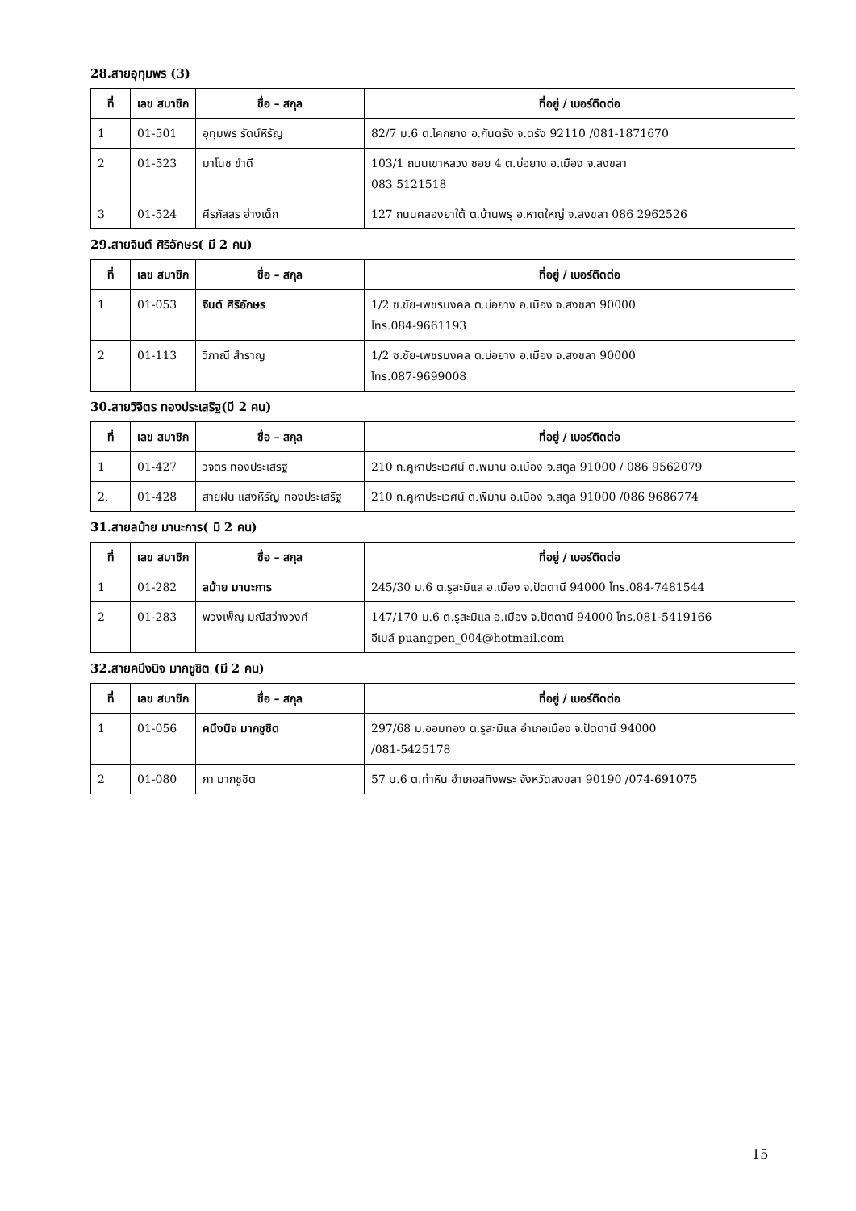28.สายอุทุมพร (3)
| ที่ | เลข สมาชิก | ชื่อ – สกุล | ที่อยู่ / เบอร์ติดต่อ |
| --- | --- | --- | --- |
| 1 | 01-501 | อุทุมพร รัตน์หิรัญ | 82/7 ม.6 ต.โคกยาง อ.กันตรัง จ.ตรัง 92110 /081-1871670 |
| 2 | 01-523 | มาโนช ขำดี | 103/1 ถนนเขาหลวง ซอย 4 ต.บ่อยาง อ.เมือง จ.สงขลา 083 5121518 |
| 3 | 01-524 | ศีรภัสสร ฮ่างเด็ก | 127 ถนนคลองยาใต้ ต.บ้านพรุ อ.หาดใหญ่ จ.สงขลา 086 2962526 |
29.สายจินต์ ศิริอักษร( มี 2 คน)
| ที่ | เลข สมาชิก | ชื่อ – สกุล | ที่อยู่ / เบอร์ติดต่อ |
| --- | --- | --- | --- |
| 1 | 01-053 | จินต์ ศิริอักษร | 1/2 ซ.ชัย-เพชรมงคล ต.บ่อยาง อ.เมือง จ.สงขลา 90000 โทร.084-9661193 |
| 2 | 01-113 | วิภาณี สำราญ | 1/2 ซ.ชัย-เพชรมงคล ต.บ่อยาง อ.เมือง จ.สงขลา 90000 โทร.087-9699008 |
30.สายวิจิตร ทองประเสริฐ(มี 2 คน)
| ที่ | เลข สมาชิก | ชื่อ – สกุล | ที่อยู่ / เบอร์ติดต่อ |
| --- | --- | --- | --- |
| 1 | 01-427 | วิจิตร ทองประเสริฐ | 210 ถ.คูหาประเวศน์ ต.พิมาน อ.เมือง จ.สตูล 91000 / 086 9562079 |
| 2. | 01-428 | สายฝน แสงหิรัญ ทองประเสริฐ | 210 ถ.คูหาประเวศน์ ต.พิมาน อ.เมือง จ.สตูล 91000 /086 9686774 |
31.สายลม้าย มานะการ( มี 2 คน)
| ที่ | เลข สมาชิก | ชื่อ – สกุล | ที่อยู่ / เบอร์ติดต่อ |
| --- | --- | --- | --- |
| 1 | 01-282 | ลม้าย มานะการ | 245/30 ม.6 ต.รูสะมิแล อ.เมือง จ.ปัตตานี 94000 โทร.084-7481544 |
| 2 | 01-283 | พวงเพ็ญ มณีสว่างวงศ์ | 147/170 ม.6 ต.รูสะมิแล อ.เมือง จ.ปัตตานี 94000 โทร.081-5419166 อีเมล์ puangpen_004@hotmail.com |
32.สายคนึงนิจ มากชูชิต (มี 2 คน)
| ที่ | เลข สมาชิก | ชื่อ – สกุล | ที่อยู่ / เบอร์ติดต่อ |
| --- | --- | --- | --- |
| 1 | 01-056 | คนึงนิจ มากชูชิต | 297/68 ม.ออมทอง ต.รูสะมิแล อำเภอเมือง จ.ปัตตานี 94000 /081-5425178 |
| 2 | 01-080 | ภา มากชูชิต | 57 ม.6 ต.ท่าหิน อำเภอสทิงพระ จังหวัดสงขลา 90190 /074-691075 |
15